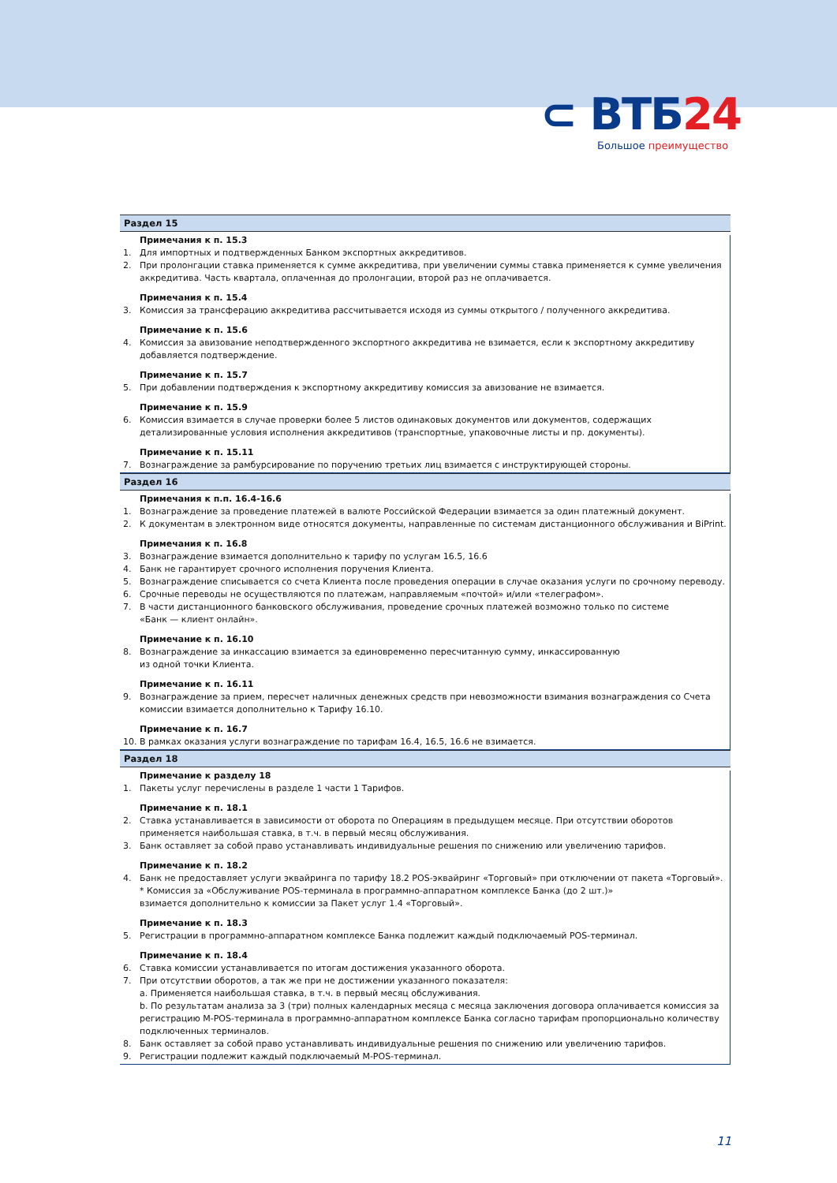⊂ ВТБ24
Большое преимущество
Раздел 15
Примечания к п. 15.3
1. Для импортных и подтвержденных Банком экспортных аккредитивов.
2. При пролонгации ставка применяется к сумме аккредитива, при увеличении суммы ставка применяется к сумме увеличения аккредитива. Часть квартала, оплаченная до пролонгации, второй раз не оплачивается.
Примечания к п. 15.4
3. Комиссия за трансферацию аккредитива рассчитывается исходя из суммы открытого / полученного аккредитива.
Примечание к п. 15.6
4. Комиссия за авизование неподтвержденного экспортного аккредитива не взимается, если к экспортному аккредитиву добавляется подтверждение.
Примечание к п. 15.7
5. При добавлении подтверждения к экспортному аккредитиву комиссия за авизование не взимается.
Примечание к п. 15.9
6. Комиссия взимается в случае проверки более 5 листов одинаковых документов или документов, содержащих детализированные условия исполнения аккредитивов (транспортные, упаковочные листы и пр. документы).
Примечание к п. 15.11
7. Вознаграждение за рамбурсирование по поручению третьих лиц взимается с инструктирующей стороны.
Раздел 16
Примечания к п.п. 16.4-16.6
1. Вознаграждение за проведение платежей в валюте Российской Федерации взимается за один платежный документ.
2. К документам в электронном виде относятся документы, направленные по системам дистанционного обслуживания и BiPrint.
Примечания к п. 16.8
3. Вознаграждение взимается дополнительно к тарифу по услугам 16.5, 16.6
4. Банк не гарантирует срочного исполнения поручения Клиента.
5. Вознаграждение списывается со счета Клиента после проведения операции в случае оказания услуги по срочному переводу.
6. Срочные переводы не осуществляются по платежам, направляемым «почтой» и/или «телеграфом».
7. В части дистанционного банковского обслуживания, проведение срочных платежей возможно только по системе
«Банк — клиент онлайн».
Примечание к п. 16.10
8. Вознаграждение за инкассацию взимается за единовременно пересчитанную сумму, инкассированную
из одной точки Клиента.
Примечание к п. 16.11
9. Вознаграждение за прием, пересчет наличных денежных средств при невозможности взимания вознаграждения со Счета комиссии взимается дополнительно к Тарифу 16.10.
Примечание к п. 16.7
10. В рамках оказания услуги вознаграждение по тарифам 16.4, 16.5, 16.6 не взимается.
Раздел 18
Примечание к разделу 18
1. Пакеты услуг перечислены в разделе 1 части 1 Тарифов.
Примечание к п. 18.1
2. Ставка устанавливается в зависимости от оборота по Операциям в предыдущем месяце. При отсутствии оборотов применяется наибольшая ставка, в т.ч. в первый месяц обслуживания.
3. Банк оставляет за собой право устанавливать индивидуальные решения по снижению или увеличению тарифов.
Примечание к п. 18.2
4. Банк не предоставляет услуги эквайринга по тарифу 18.2 POS-эквайринг «Торговый» при отключении от пакета «Торговый».
* Комиссия за «Обслуживание POS-терминала в программно-аппаратном комплексе Банка (до 2 шт.)»
взимается дополнительно к комиссии за Пакет услуг 1.4 «Торговый».
Примечание к п. 18.3
5. Регистрации в программно-аппаратном комплексе Банка подлежит каждый подключаемый POS-терминал.
Примечание к п. 18.4
6. Ставка комиссии устанавливается по итогам достижения указанного оборота.
7. При отсутствии оборотов, а так же при не достижении указанного показателя:
a. Применяется наибольшая ставка, в т.ч. в первый месяц обслуживания.
b. По результатам анализа за 3 (три) полных календарных месяца с месяца заключения договора оплачивается комиссия за регистрацию M-POS-терминала в программно-аппаратном комплексе Банка согласно тарифам пропорционально количеству подключенных терминалов.
8. Банк оставляет за собой право устанавливать индивидуальные решения по снижению или увеличению тарифов.
9. Регистрации подлежит каждый подключаемый M-POS-терминал.
11